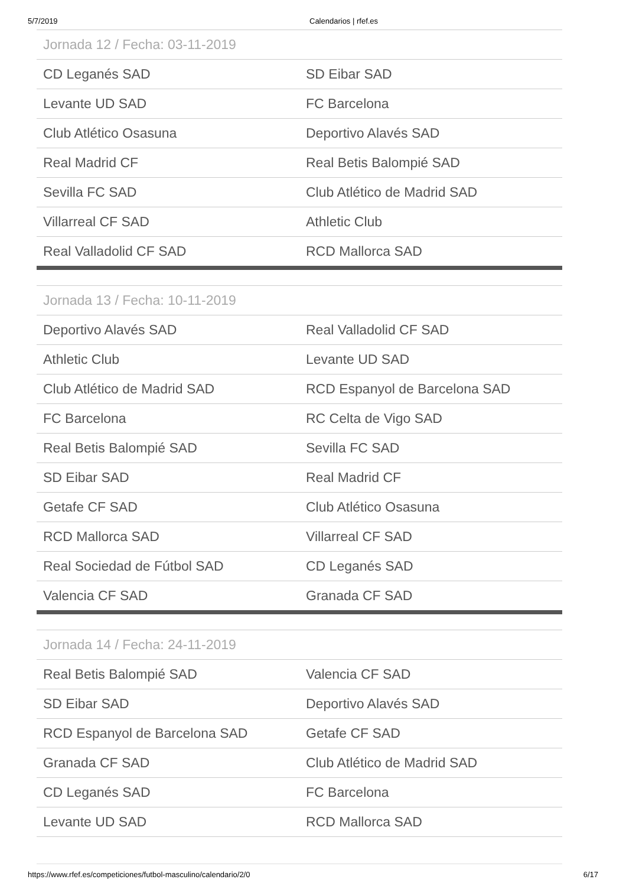5/7/2019 Calendarios | rfef.es
| Jornada 12 / Fecha: 03-11-2019 | |
| --- | --- |
| CD Leganés SAD | SD Eibar SAD |
| Levante UD SAD | FC Barcelona |
| Club Atlético Osasuna | Deportivo Alavés SAD |
| Real Madrid CF | Real Betis Balompié SAD |
| Sevilla FC SAD | Club Atlético de Madrid SAD |
| Villarreal CF SAD | Athletic Club |
| Real Valladolid CF SAD | RCD Mallorca SAD |
| Jornada 13 / Fecha: 10-11-2019 | |
| --- | --- |
| Deportivo Alavés SAD | Real Valladolid CF SAD |
| Athletic Club | Levante UD SAD |
| Club Atlético de Madrid SAD | RCD Espanyol de Barcelona SAD |
| FC Barcelona | RC Celta de Vigo SAD |
| Real Betis Balompié SAD | Sevilla FC SAD |
| SD Eibar SAD | Real Madrid CF |
| Getafe CF SAD | Club Atlético Osasuna |
| RCD Mallorca SAD | Villarreal CF SAD |
| Real Sociedad de Fútbol SAD | CD Leganés SAD |
| Valencia CF SAD | Granada CF SAD |
| Jornada 14 / Fecha: 24-11-2019 | |
| --- | --- |
| Real Betis Balompié SAD | Valencia CF SAD |
| SD Eibar SAD | Deportivo Alavés SAD |
| RCD Espanyol de Barcelona SAD | Getafe CF SAD |
| Granada CF SAD | Club Atlético de Madrid SAD |
| CD Leganés SAD | FC Barcelona |
| Levante UD SAD | RCD Mallorca SAD |
https://www.rfef.es/competiciones/futbol-masculino/calendario/2/0 6/17